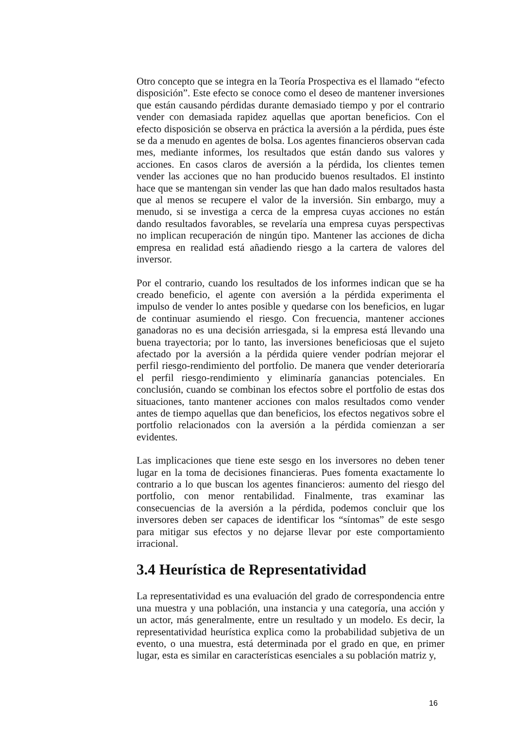Otro concepto que se integra en la Teoría Prospectiva es el llamado “efecto disposición”. Este efecto se conoce como el deseo de mantener inversiones que están causando pérdidas durante demasiado tiempo y por el contrario vender con demasiada rapidez aquellas que aportan beneficios. Con el efecto disposición se observa en práctica la aversión a la pérdida, pues éste se da a menudo en agentes de bolsa. Los agentes financieros observan cada mes, mediante informes, los resultados que están dando sus valores y acciones. En casos claros de aversión a la pérdida, los clientes temen vender las acciones que no han producido buenos resultados. El instinto hace que se mantengan sin vender las que han dado malos resultados hasta que al menos se recupere el valor de la inversión. Sin embargo, muy a menudo, si se investiga a cerca de la empresa cuyas acciones no están dando resultados favorables, se revelaría una empresa cuyas perspectivas no implican recuperación de ningún tipo. Mantener las acciones de dicha empresa en realidad está añadiendo riesgo a la cartera de valores del inversor.
Por el contrario, cuando los resultados de los informes indican que se ha creado beneficio, el agente con aversión a la pérdida experimenta el impulso de vender lo antes posible y quedarse con los beneficios, en lugar de continuar asumiendo el riesgo. Con frecuencia, mantener acciones ganadoras no es una decisión arriesgada, si la empresa está llevando una buena trayectoria; por lo tanto, las inversiones beneficiosas que el sujeto afectado por la aversión a la pérdida quiere vender podrían mejorar el perfil riesgo-rendimiento del portfolio. De manera que vender deterioraría el perfil riesgo-rendimiento y eliminaría ganancias potenciales. En conclusión, cuando se combinan los efectos sobre el portfolio de estas dos situaciones, tanto mantener acciones con malos resultados como vender antes de tiempo aquellas que dan beneficios, los efectos negativos sobre el portfolio relacionados con la aversión a la pérdida comienzan a ser evidentes.
Las implicaciones que tiene este sesgo en los inversores no deben tener lugar en la toma de decisiones financieras. Pues fomenta exactamente lo contrario a lo que buscan los agentes financieros: aumento del riesgo del portfolio, con menor rentabilidad. Finalmente, tras examinar las consecuencias de la aversión a la pérdida, podemos concluir que los inversores deben ser capaces de identificar los “síntomas” de este sesgo para mitigar sus efectos y no dejarse llevar por este comportamiento irracional.
3.4 Heurística de Representatividad
La representatividad es una evaluación del grado de correspondencia entre una muestra y una población, una instancia y una categoría, una acción y un actor, más generalmente, entre un resultado y un modelo. Es decir, la representatividad heurística explica como la probabilidad subjetiva de un evento, o una muestra, está determinada por el grado en que, en primer lugar, esta es similar en características esenciales a su población matriz y,
16